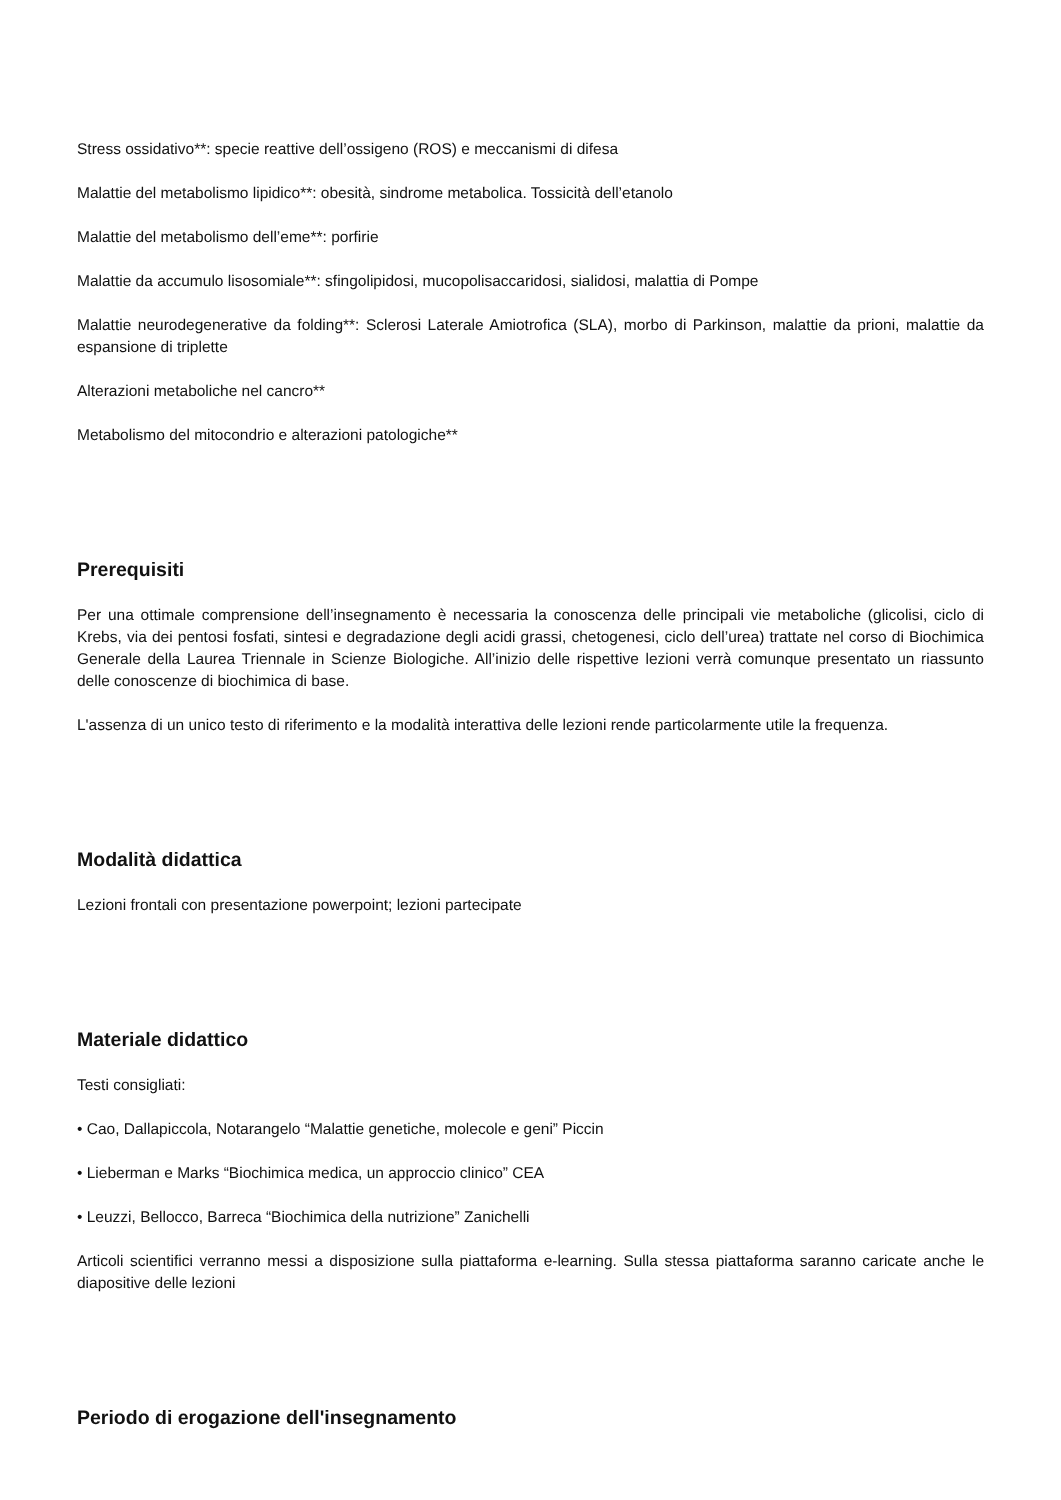Stress ossidativo**: specie reattive dell’ossigeno (ROS) e meccanismi di difesa
Malattie del metabolismo lipidico**: obesità, sindrome metabolica. Tossicità dell’etanolo
Malattie del metabolismo dell’eme**: porfirie
Malattie da accumulo lisosomiale**: sfingolipidosi, mucopolisaccaridosi, sialidosi, malattia di Pompe
Malattie neurodegenerative da folding**: Sclerosi Laterale Amiotrofica (SLA), morbo di Parkinson, malattie da prioni, malattie da espansione di triplette
Alterazioni metaboliche nel cancro**
Metabolismo del mitocondrio e alterazioni patologiche**
Prerequisiti
Per una ottimale comprensione dell’insegnamento è necessaria la conoscenza delle principali vie metaboliche (glicolisi, ciclo di Krebs, via dei pentosi fosfati, sintesi e degradazione degli acidi grassi, chetogenesi, ciclo dell’urea) trattate nel corso di Biochimica Generale della Laurea Triennale in Scienze Biologiche. All’inizio delle rispettive lezioni verrà comunque presentato un riassunto delle conoscenze di biochimica di base.
L'assenza di un unico testo di riferimento e la modalità interattiva delle lezioni rende particolarmente utile la frequenza.
Modalità didattica
Lezioni frontali con presentazione powerpoint; lezioni partecipate
Materiale didattico
Testi consigliati:
• Cao, Dallapiccola, Notarangelo “Malattie genetiche, molecole e geni” Piccin
• Lieberman e Marks “Biochimica medica, un approccio clinico” CEA
• Leuzzi, Bellocco, Barreca “Biochimica della nutrizione” Zanichelli
Articoli scientifici verranno messi a disposizione sulla piattaforma e-learning. Sulla stessa piattaforma saranno caricate anche le diapositive delle lezioni
Periodo di erogazione dell'insegnamento